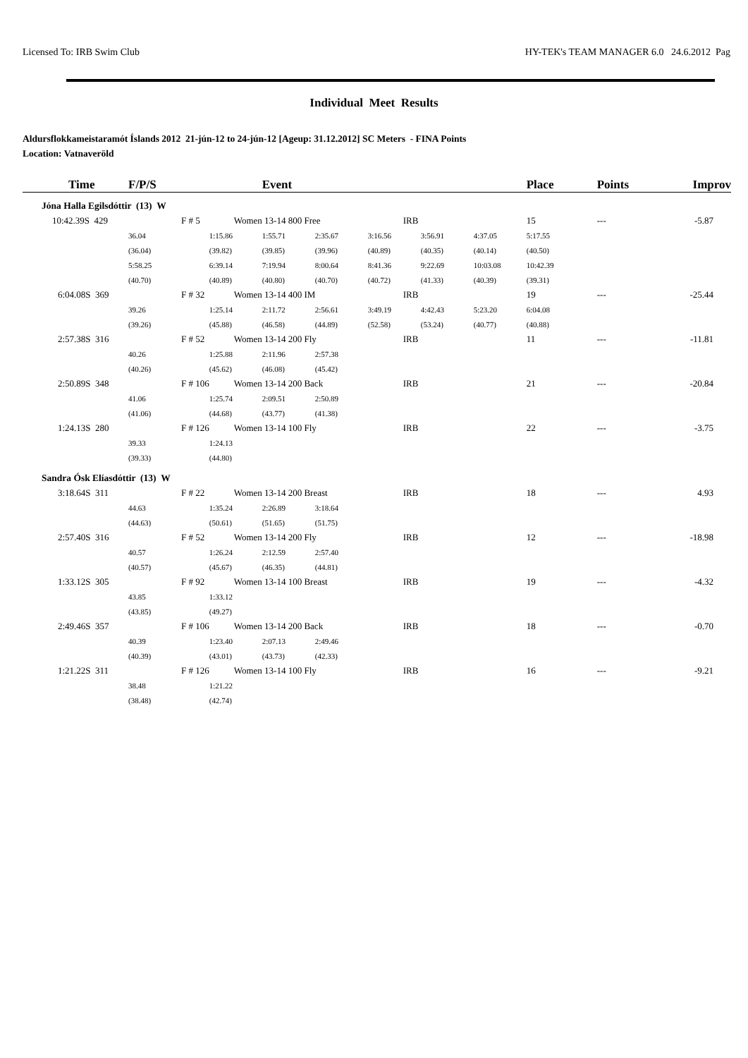Licensed To: IRB Swim Club HY-TEK's TEAM MANAGER 6.0 24.6.2012 Pag
Individual Meet Results
Aldursflokkameistaramót Íslands 2012 21-jún-12 to 24-jún-12 [Ageup: 31.12.2012] SC Meters - FINA Points
Location: Vatnaveröld
| Time | F/P/S | | Event | | | | | Place | Points | Improv |
| --- | --- | --- | --- | --- | --- | --- | --- | --- | --- | --- |
| Jóna Halla Egilsdóttir (13) W | | | | | | | | | | |
| 10:42.39S 429 | F # 5 | Women 13-14 800 Free | | | IRB | | | 15 | --- | -5.87 |
| | 36.04 | 1:15.86 | 1:55.71 | 2:35.67 | 3:16.56 | 3:56.91 | 4:37.05 | 5:17.55 | | |
| | (36.04) | (39.82) | (39.85) | (39.96) | (40.89) | (40.35) | (40.14) | (40.50) | | |
| | 5:58.25 | 6:39.14 | 7:19.94 | 8:00.64 | 8:41.36 | 9:22.69 | 10:03.08 | 10:42.39 | | |
| | (40.70) | (40.89) | (40.80) | (40.70) | (40.72) | (41.33) | (40.39) | (39.31) | | |
| 6:04.08S 369 | F # 32 | Women 13-14 400 IM | | | IRB | | | 19 | --- | -25.44 |
| | 39.26 | 1:25.14 | 2:11.72 | 2:56.61 | 3:49.19 | 4:42.43 | 5:23.20 | 6:04.08 | | |
| | (39.26) | (45.88) | (46.58) | (44.89) | (52.58) | (53.24) | (40.77) | (40.88) | | |
| 2:57.38S 316 | F # 52 | Women 13-14 200 Fly | | | IRB | | | 11 | --- | -11.81 |
| | 40.26 | 1:25.88 | 2:11.96 | 2:57.38 | | | | | | |
| | (40.26) | (45.62) | (46.08) | (45.42) | | | | | | |
| 2:50.89S 348 | F # 106 | Women 13-14 200 Back | | | IRB | | | 21 | --- | -20.84 |
| | 41.06 | 1:25.74 | 2:09.51 | 2:50.89 | | | | | | |
| | (41.06) | (44.68) | (43.77) | (41.38) | | | | | | |
| 1:24.13S 280 | F # 126 | Women 13-14 100 Fly | | | IRB | | | 22 | --- | -3.75 |
| | 39.33 | 1:24.13 | | | | | | | | |
| | (39.33) | (44.80) | | | | | | | | |
| Sandra Ósk Elíasdóttir (13) W | | | | | | | | | | |
| 3:18.64S 311 | F # 22 | Women 13-14 200 Breast | | | IRB | | | 18 | --- | 4.93 |
| | 44.63 | 1:35.24 | 2:26.89 | 3:18.64 | | | | | | |
| | (44.63) | (50.61) | (51.65) | (51.75) | | | | | | |
| 2:57.40S 316 | F # 52 | Women 13-14 200 Fly | | | IRB | | | 12 | --- | -18.98 |
| | 40.57 | 1:26.24 | 2:12.59 | 2:57.40 | | | | | | |
| | (40.57) | (45.67) | (46.35) | (44.81) | | | | | | |
| 1:33.12S 305 | F # 92 | Women 13-14 100 Breast | | | IRB | | | 19 | --- | -4.32 |
| | 43.85 | 1:33.12 | | | | | | | | |
| | (43.85) | (49.27) | | | | | | | | |
| 2:49.46S 357 | F # 106 | Women 13-14 200 Back | | | IRB | | | 18 | --- | -0.70 |
| | 40.39 | 1:23.40 | 2:07.13 | 2:49.46 | | | | | | |
| | (40.39) | (43.01) | (43.73) | (42.33) | | | | | | |
| 1:21.22S 311 | F # 126 | Women 13-14 100 Fly | | | IRB | | | 16 | --- | -9.21 |
| | 38.48 | 1:21.22 | | | | | | | | |
| | (38.48) | (42.74) | | | | | | | | |